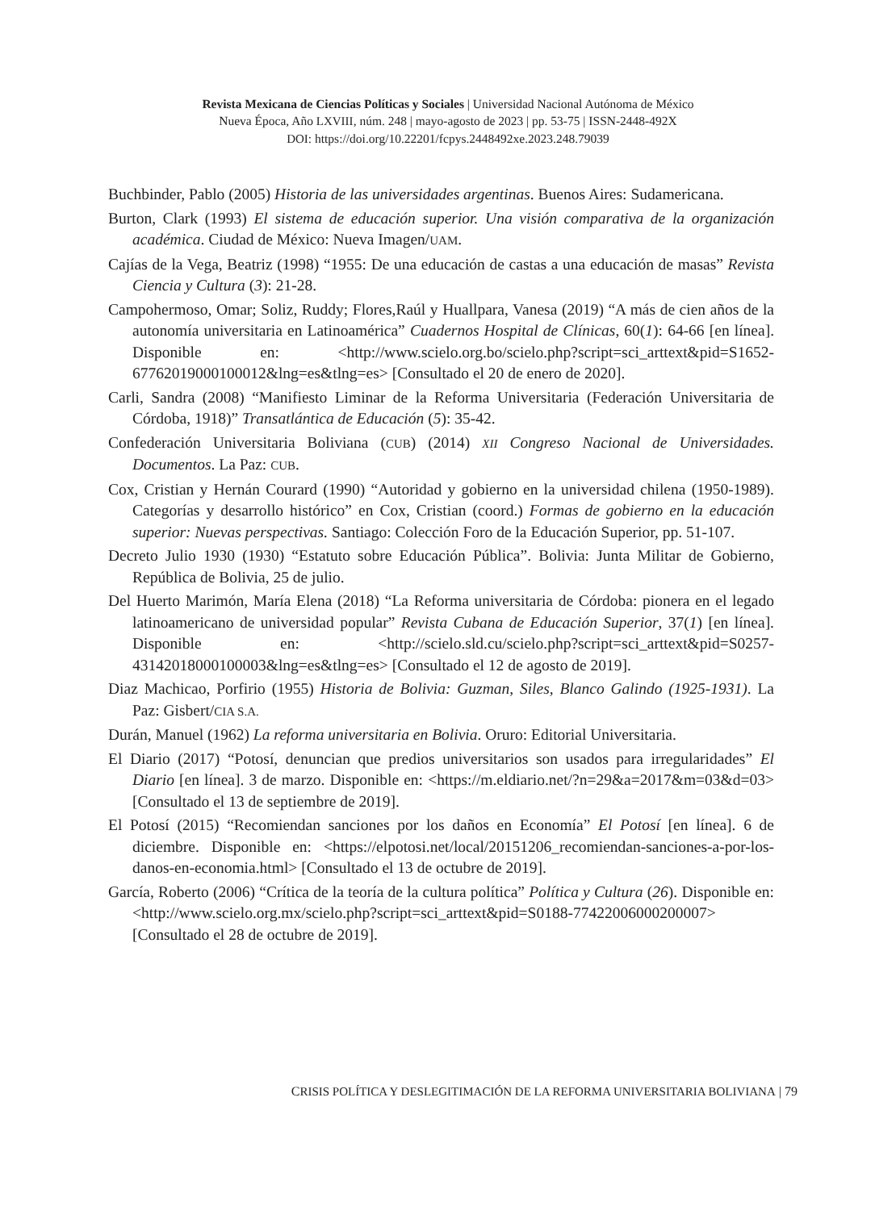Revista Mexicana de Ciencias Políticas y Sociales | Universidad Nacional Autónoma de México
Nueva Época, Año LXVIII, núm. 248 | mayo-agosto de 2023 | pp. 53-75 | ISSN-2448-492X
DOI: https://doi.org/10.22201/fcpys.2448492xe.2023.248.79039
Buchbinder, Pablo (2005) Historia de las universidades argentinas. Buenos Aires: Sudamericana.
Burton, Clark (1993) El sistema de educación superior. Una visión comparativa de la organización académica. Ciudad de México: Nueva Imagen/UAM.
Cajías de la Vega, Beatriz (1998) “1955: De una educación de castas a una educación de masas” Revista Ciencia y Cultura (3): 21-28.
Campohermoso, Omar; Soliz, Ruddy; Flores,Raúl y Huallpara, Vanesa (2019) “A más de cien años de la autonomía universitaria en Latinoamérica” Cuadernos Hospital de Clínicas, 60(1): 64-66 [en línea]. Disponible en: <http://www.scielo.org.bo/scielo.php?script=sci_arttext&pid=S1652-67762019000100012&lng=es&tlng=es> [Consultado el 20 de enero de 2020].
Carli, Sandra (2008) “Manifiesto Liminar de la Reforma Universitaria (Federación Universitaria de Córdoba, 1918)” Transatlántica de Educación (5): 35-42.
Confederación Universitaria Boliviana (CUB) (2014) XII Congreso Nacional de Universidades. Documentos. La Paz: CUB.
Cox, Cristian y Hernán Courard (1990) “Autoridad y gobierno en la universidad chilena (1950-1989). Categorías y desarrollo histórico” en Cox, Cristian (coord.) Formas de gobierno en la educación superior: Nuevas perspectivas. Santiago: Colección Foro de la Educación Superior, pp. 51-107.
Decreto Julio 1930 (1930) “Estatuto sobre Educación Pública”. Bolivia: Junta Militar de Gobierno, República de Bolivia, 25 de julio.
Del Huerto Marimón, María Elena (2018) “La Reforma universitaria de Córdoba: pionera en el legado latinoamericano de universidad popular” Revista Cubana de Educación Superior, 37(1) [en línea]. Disponible en: <http://scielo.sld.cu/scielo.php?script=sci_arttext&pid=S0257-43142018000100003&lng=es&tlng=es> [Consultado el 12 de agosto de 2019].
Diaz Machicao, Porfirio (1955) Historia de Bolivia: Guzman, Siles, Blanco Galindo (1925-1931). La Paz: Gisbert/CIA S.A.
Durán, Manuel (1962) La reforma universitaria en Bolivia. Oruro: Editorial Universitaria.
El Diario (2017) “Potosí, denuncian que predios universitarios son usados para irregularidades” El Diario [en línea]. 3 de marzo. Disponible en: <https://m.eldiario.net/?n=29&a=2017&m=03&d=03> [Consultado el 13 de septiembre de 2019].
El Potosí (2015) “Recomiendan sanciones por los daños en Economía” El Potosí [en línea]. 6 de diciembre. Disponible en: <https://elpotosi.net/local/20151206_recomiendan-sanciones-a-por-los-danos-en-economia.html> [Consultado el 13 de octubre de 2019].
García, Roberto (2006) “Crítica de la teoría de la cultura política” Política y Cultura (26). Disponible en: <http://www.scielo.org.mx/scielo.php?script=sci_arttext&pid=S0188-77422006000200007> [Consultado el 28 de octubre de 2019].
CRISIS POLÍTICA Y DESLEGITIMACIÓN DE LA REFORMA UNIVERSITARIA BOLIVIANA | 79